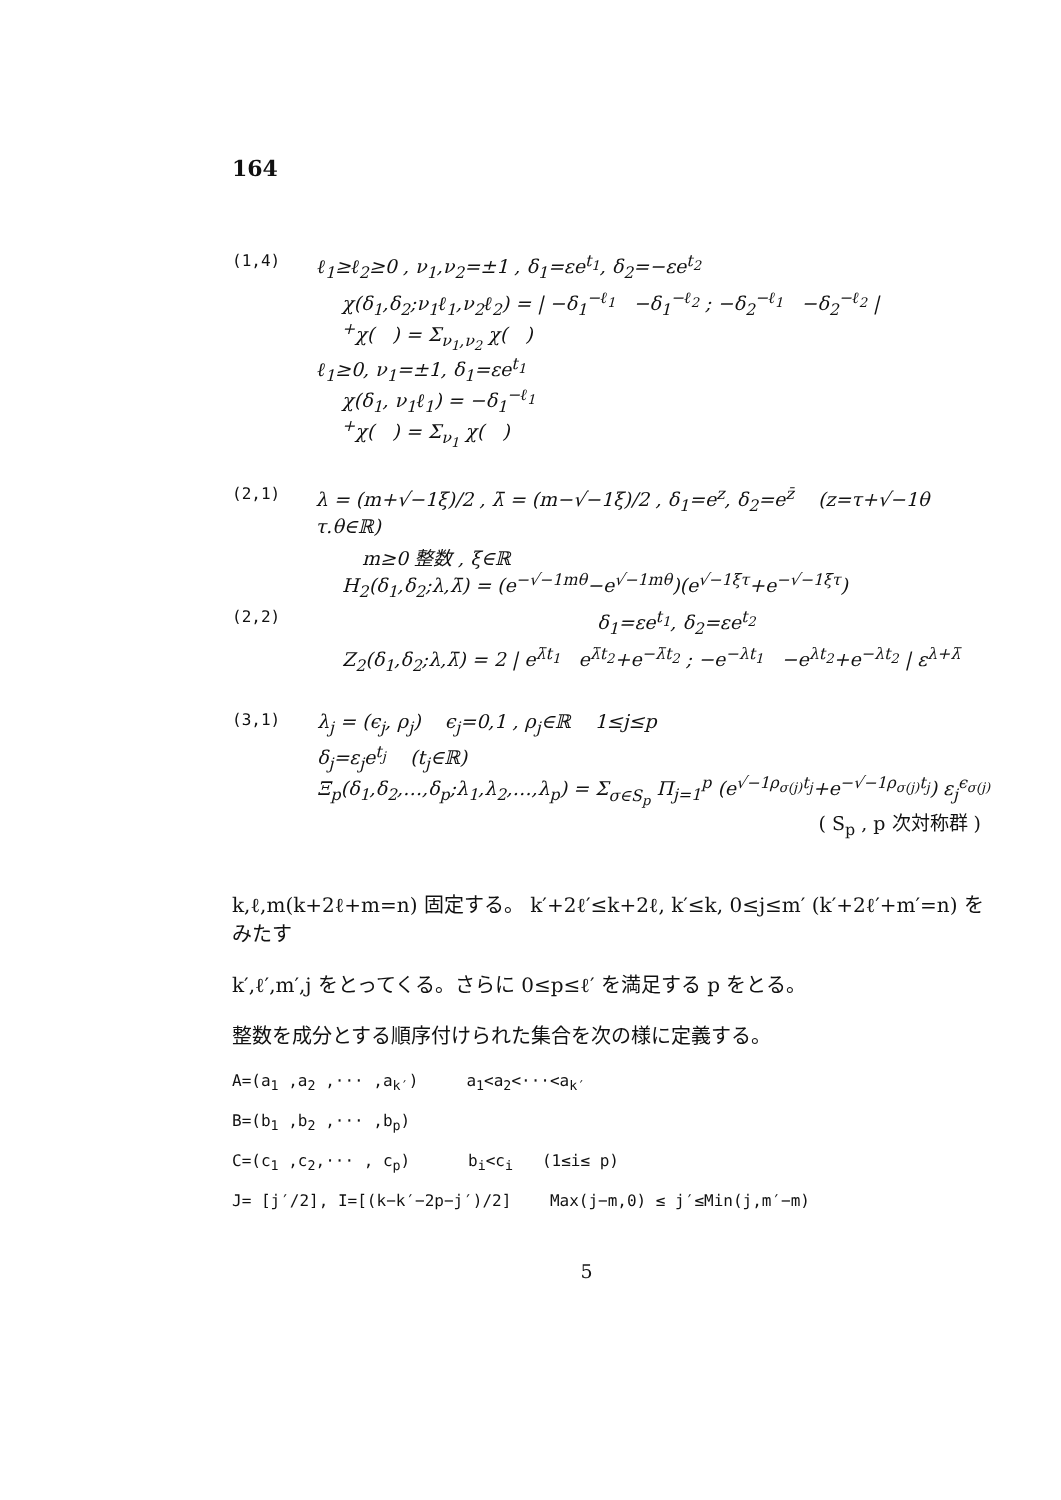164
(1,4) ℓ<sub>1</sub>≥ℓ<sub>2</sub>≥0 , ν<sub>1</sub>,ν<sub>2</sub>=±1 , δ<sub>1</sub>=εe<sup>t<sub>1</sub></sup>, δ<sub>2</sub>=−εe<sup>t<sub>2</sub></sup>
χ(δ<sub>1</sub>,δ<sub>2</sub>;ν<sub>1</sub>ℓ<sub>1</sub>,ν<sub>2</sub>ℓ<sub>2</sub>) = | −δ<sub>1</sub><sup>−ℓ<sub>1</sub></sup> −δ<sub>1</sub><sup>−ℓ<sub>2</sub></sup> ; −δ<sub>2</sub><sup>−ℓ<sub>1</sub></sup> −δ<sub>2</sub><sup>−ℓ<sub>2</sub></sup> |
<sup>+</sup>χ( ) = Σ<sub>ν<sub>1</sub>,ν<sub>2</sub></sub> χ( )
ℓ<sub>1</sub>≥0, ν<sub>1</sub>=±1, δ<sub>1</sub>=εe<sup>t<sub>1</sub></sup>
χ(δ<sub>1</sub>, ν<sub>1</sub>ℓ<sub>1</sub>) = −δ<sub>1</sub><sup>−ℓ<sub>1</sub></sup>
<sup>+</sup>χ( ) = Σ<sub>ν<sub>1</sub></sub> χ( )
(2,1) λ = (m+√−1ξ)/2 , λ̄ = (m−√−1ξ)/2 , δ<sub>1</sub>=e<sup>z</sup>, δ<sub>2</sub>=e<sup>z̄</sup> (z=τ+√−1θ τ.θ∈ℝ)
m≥0 整数 , ξ∈ℝ
H<sub>2</sub>(δ<sub>1</sub>,δ<sub>2</sub>;λ,λ̄) = (e<sup>−√−1mθ</sup>−e<sup>√−1mθ</sup>)(e<sup>√−1ξτ</sup>+e<sup>−√−1ξτ</sup>)
(2,2) δ<sub>1</sub>=εe<sup>t<sub>1</sub></sup>, δ<sub>2</sub>=εe<sup>t<sub>2</sub></sup>
Z<sub>2</sub>(δ<sub>1</sub>,δ<sub>2</sub>;λ,λ̄) = 2 | e<sup>λ̄t<sub>1</sub></sup> e<sup>λ̄t<sub>2</sub></sup>+e<sup>−λ̄t<sub>2</sub></sup> ; −e<sup>−λt<sub>1</sub></sup> −e<sup>λt<sub>2</sub></sup>+e<sup>−λt<sub>2</sub></sup> | ε<sup>λ+λ̄</sup>
(3,1) λ<sub>j</sub> = (ϵ<sub>j</sub>, ρ<sub>j</sub>) ϵ<sub>j</sub>=0,1 , ρ<sub>j</sub>∈ℝ 1≤j≤p
δ<sub>j</sub>=ε<sub>j</sub>e<sup>t<sub>j</sub></sup> (t<sub>j</sub>∈ℝ)
Ξ<sub>p</sub>(δ<sub>1</sub>,δ<sub>2</sub>,…,δ<sub>p</sub>;λ<sub>1</sub>,λ<sub>2</sub>,…,λ<sub>p</sub>) = Σ<sub>σ∈S<sub>p</sub></sub> Π<sub>j=1</sub><sup>p</sup> (e<sup>√−1ρ<sub>σ(j)</sub>t<sub>j</sub></sup>+e<sup>−√−1ρ<sub>σ(j)</sub>t<sub>j</sub></sup>) ε<sub>j</sub><sup>ϵ<sub>σ(j)</sub></sup>
( S<sub>p</sub> , p 次対称群 )
k,ℓ,m(k+2ℓ+m=n) 固定する。 k′+2ℓ′≤k+2ℓ, k′≤k, 0≤j≤m′ (k′+2ℓ′+m′=n) をみたす
k′,ℓ′,m′,j をとってくる。さらに 0≤p≤ℓ′ を満足する p をとる。
整数を成分とする順序付けられた集合を次の様に定義する。
A=(a<sub>1</sub> ,a<sub>2</sub> ,··· ,a<sub>k′</sub>) a<sub>1</sub><a<sub>2</sub><···<a<sub>k′</sub>
B=(b<sub>1</sub> ,b<sub>2</sub> ,··· ,b<sub>p</sub>)
C=(c<sub>1</sub> ,c<sub>2</sub>,··· , c<sub>p</sub>) b<sub>i</sub><c<sub>i</sub> (1≤i≤ p)
J= [j′/2], I=[(k−k′−2p−j′)/2] Max(j−m,0) ≤ j′≤Min(j,m′−m)
5